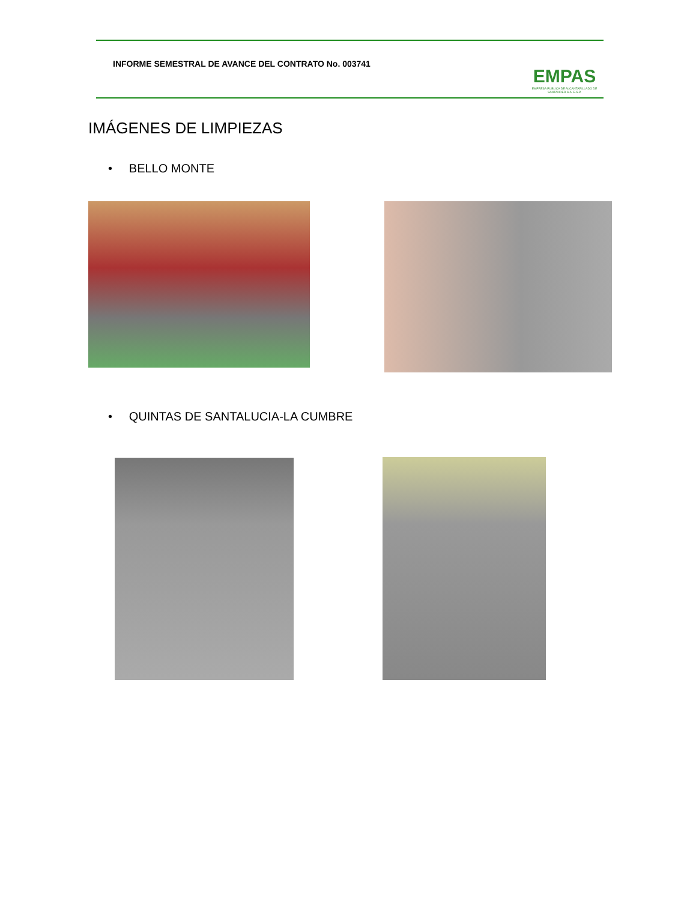INFORME SEMESTRAL DE AVANCE DEL CONTRATO No. 003741
EMPAS
EMPRESA PUBLICA DE ALCANTARILLADO DE SANTANDER S.A. E.S.P.
IMÁGENES DE LIMPIEZAS
• BELLO MONTE
• QUINTAS DE SANTALUCIA-LA CUMBRE